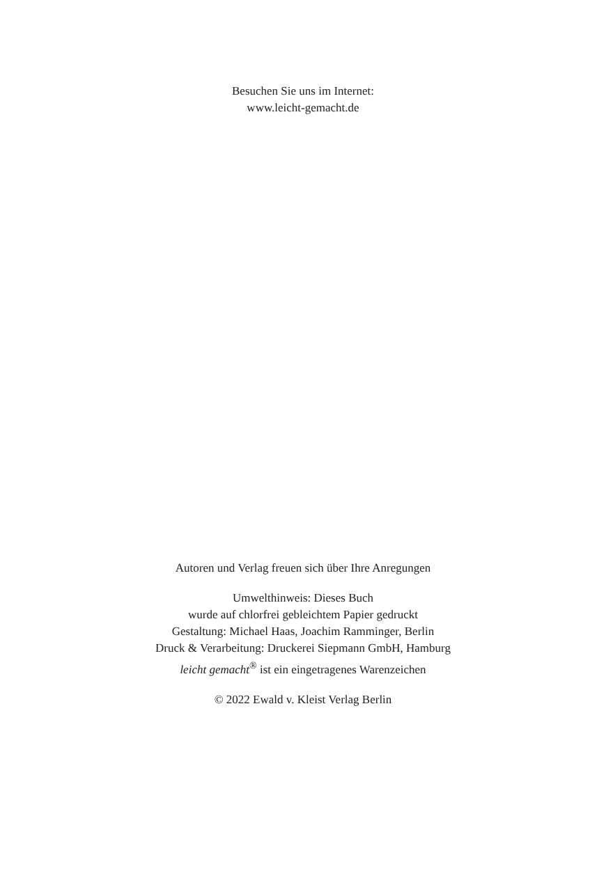Besuchen Sie uns im Internet:
www.leicht-gemacht.de
Autoren und Verlag freuen sich über Ihre Anregungen
Umwelthinweis: Dieses Buch
wurde auf chlorfrei gebleichtem Papier gedruckt
Gestaltung: Michael Haas, Joachim Ramminger, Berlin
Druck & Verarbeitung: Druckerei Siepmann GmbH, Hamburg
leicht gemacht<sup>®</sup> ist ein eingetragenes Warenzeichen
© 2022 Ewald v. Kleist Verlag Berlin